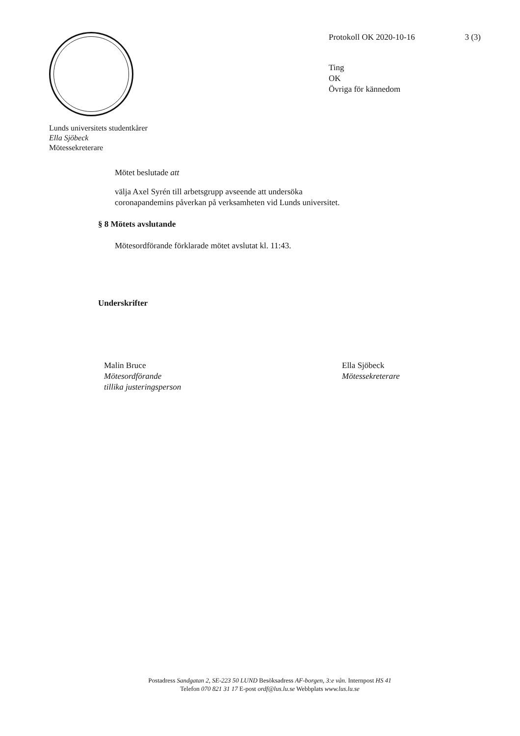Protokoll OK 2020-10-16 3 (3)
Ting
OK
Övriga för kännedom
Lunds universitets studentkårer
Ella Sjöbeck
Mötessekreterare
Mötet beslutade att
välja Axel Syrén till arbetsgrupp avseende att undersöka
coronapandemins påverkan på verksamheten vid Lunds universitet.
§ 8 Mötets avslutande
Mötesordförande förklarade mötet avslutat kl. 11:43.
Underskrifter
Malin Bruce
Mötesordförande
tillika justeringsperson
Ella Sjöbeck
Mötessekreterare
Postadress Sandgatan 2, SE-223 50 LUND Besöksadress AF-borgen, 3:e vån. Internpost HS 41
Telefon 070 821 31 17 E-post ordf@lus.lu.se Webbplats www.lus.lu.se